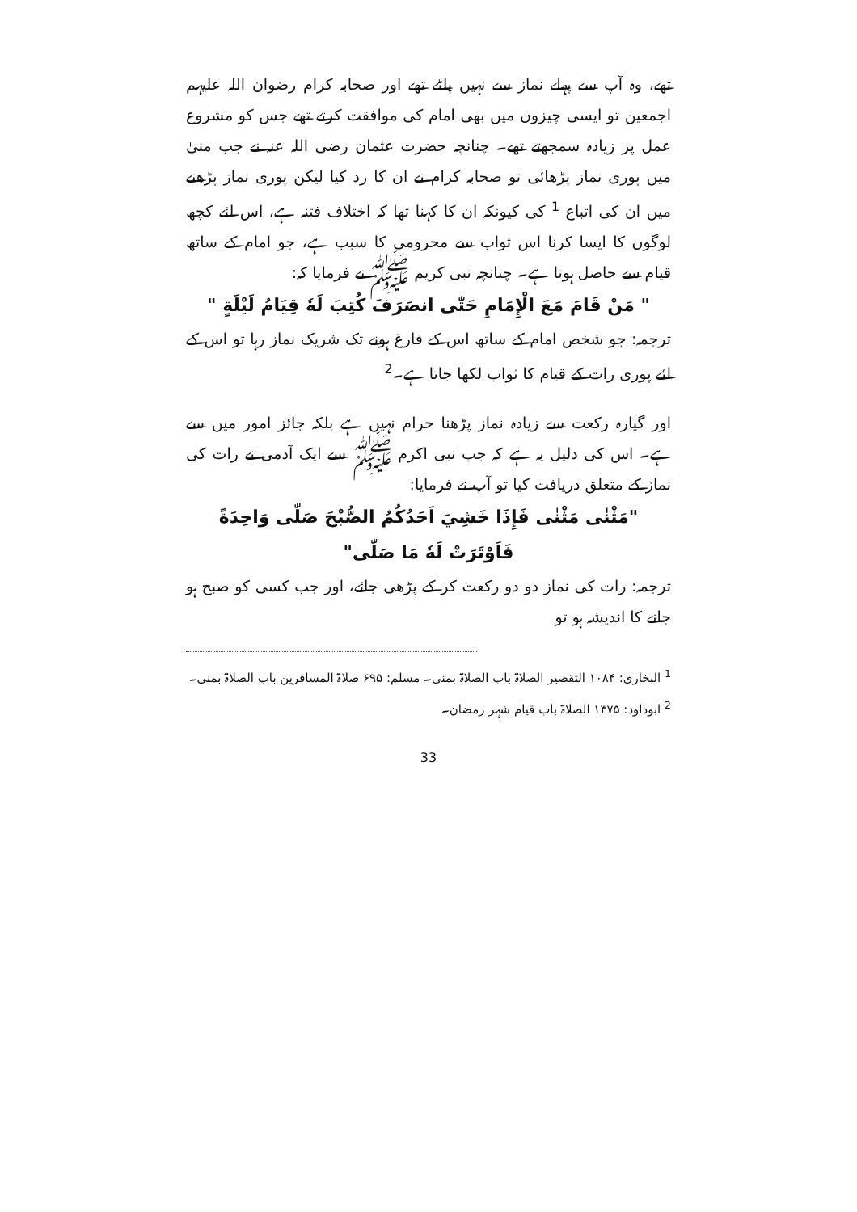تھے، وہ آپ سے پہلے نماز سے نہیں پلٹے تھے اور صحابہ کرام رضوان اللہ علیہم اجمعین تو ایسی چیزوں میں بھی امام کی موافقت کرتے تھے جس کو مشروع عمل پر زیادہ سمجھتے تھے۔ چنانچہ حضرت عثمان رضی اللہ عنہ نے جب منیٰ میں پوری نماز پڑھائی تو صحابہ کرام نے ان کا رد کیا لیکن پوری نماز پڑھنے میں ان کی اتباع <sup>1</sup> کی کیونکہ ان کا کہنا تھا کہ اختلاف فتنہ ہے، اس لئے کچھ لوگوں کا ایسا کرنا اس ثواب سے محرومی کا سبب ہے، جو امام کے ساتھ قیام سے حاصل ہوتا ہے۔ چنانچہ نبی کریم ﷺ نے فرمایا کہ:
" مَنْ قَامَ مَعَ الْإِمَامِ حَتّٰى انصَرَفَ كُتِبَ لَهٗ قِيَامُ لَيْلَةٍ "
ترجمہ: جو شخص امام کے ساتھ اس کے فارغ ہونے تک شریک نماز رہا تو اس کے لئے پوری رات کے قیام کا ثواب لکھا جاتا ہے۔<sup>2</sup>
اور گیارہ رکعت سے زیادہ نماز پڑھنا حرام نہیں ہے بلکہ جائز امور میں سے ہے۔ اس کی دلیل یہ ہے کہ جب نبی اکرم ﷺ سے ایک آدمی نے رات کی نماز کے متعلق دریافت کیا تو آپ نے فرمایا:
"مَثْنٰى مَثْنٰى فَإِذَا خَشِيَ اَحَدُكُمُ الصُّبْحَ صَلّٰى وَاحِدَةً فَاَوْتَرَتْ لَهٗ مَا صَلّٰى"
ترجمہ: رات کی نماز دو دو رکعت کر کے پڑھی جائے، اور جب کسی کو صبح ہو جانے کا اندیشہ ہو تو
<sup>1</sup> البخاری: ۱۰۸۴ التقصیر الصلاۃ باب الصلاۃ بمنی۔ مسلم: ۶۹۵ صلاۃ المسافرین باب الصلاۃ بمنی۔
<sup>2</sup> ابوداود: ۱۳۷۵ الصلاۃ باب قیام شہر رمضان۔
33